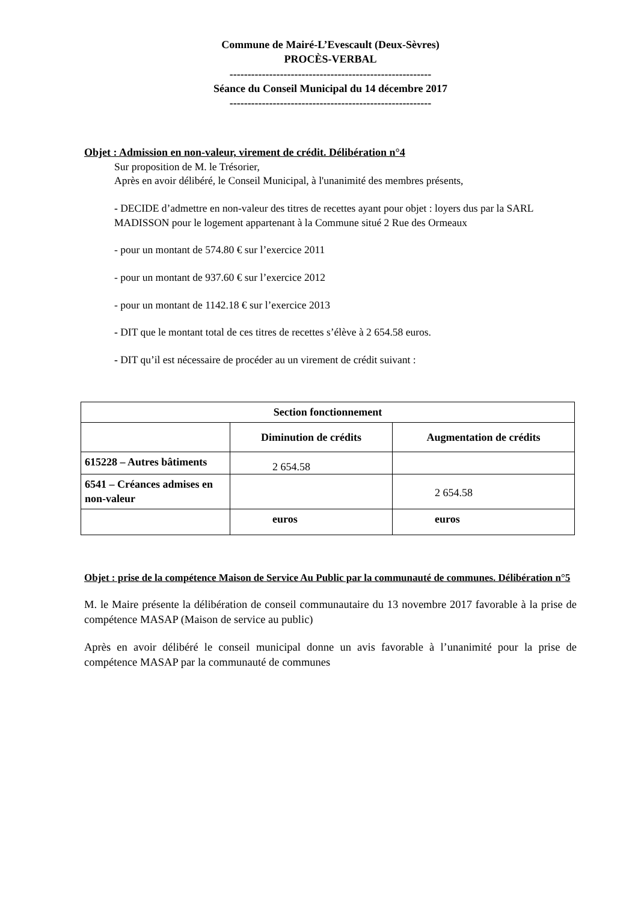Commune de Mairé-L’Evescault (Deux-Sèvres)
PROCÈS-VERBAL
--------------------------------------------------------
Séance du Conseil Municipal du 14 décembre 2017
--------------------------------------------------------
Objet : Admission en non-valeur, virement de crédit. Délibération n°4
Sur proposition de M. le Trésorier,
Après en avoir délibéré, le Conseil Municipal, à l'unanimité des membres présents,
- DECIDE d’admettre en non-valeur des titres de recettes ayant pour objet : loyers dus par la SARL MADISSON pour le logement appartenant à la Commune situé 2 Rue des Ormeaux
- pour un montant de 574.80 € sur l’exercice 2011
- pour un montant de 937.60 € sur l’exercice 2012
- pour un montant de 1142.18 € sur l’exercice 2013
- DIT que le montant total de ces titres de recettes s’élève à 2 654.58 euros.
- DIT qu’il est nécessaire de procéder au un virement de crédit suivant :
| Section fonctionnement | | |
| --- | --- | --- |
| | Diminution de crédits | Augmentation de crédits |
| 615228 – Autres bâtiments | 2 654.58 | |
| 6541 – Créances admises en non-valeur | | 2 654.58 |
| | euros | euros |
Objet : prise de la compétence Maison de Service Au Public par la communauté de communes. Délibération n°5
M. le Maire présente la délibération de conseil communautaire du 13 novembre 2017 favorable à la prise de compétence MASAP (Maison de service au public)
Après en avoir délibéré le conseil municipal donne un avis favorable à l’unanimité pour la prise de compétence MASAP par la communauté de communes